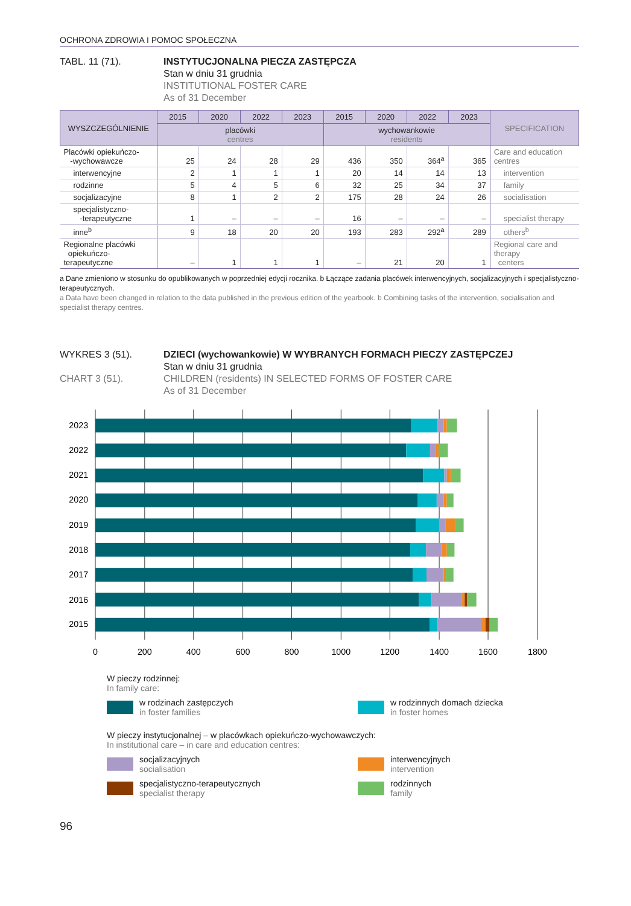OCHRONA ZDROWIA I POMOC SPOŁECZNA
TABL. 11 (71). INSTYTUCJONALNA PIECZA ZASTĘPCZA
Stan w dniu 31 grudnia
INSTITUTIONAL FOSTER CARE
As of 31 December
| WYSZCZEGÓLNIENIE | 2015 | 2020 | 2022 | 2023 | 2015 | 2020 | 2022 | 2023 | SPECIFICATION |
| --- | --- | --- | --- | --- | --- | --- | --- | --- | --- |
| | placówki centres | | | | wychowankowie residents | | | | |
| Placówki opiekuńczo- -wychowawcze | 25 | 24 | 28 | 29 | 436 | 350 | 364<sup>a</sup> | 365 | Care and education centres |
| interwencyjne | 2 | 1 | 1 | 1 | 20 | 14 | 14 | 13 | intervention |
| rodzinne | 5 | 4 | 5 | 6 | 32 | 25 | 34 | 37 | family |
| socjalizacyjne | 8 | 1 | 2 | 2 | 175 | 28 | 24 | 26 | socialisation |
| specjalistyczno- -terapeutyczne | 1 | – | – | – | 16 | – | – | – | specialist therapy |
| inne<sup>b</sup> | 9 | 18 | 20 | 20 | 193 | 283 | 292<sup>a</sup> | 289 | others<sup>b</sup> |
| Regionalne placówki opiekuńczo-terapeutyczne | – | 1 | 1 | 1 | – | 21 | 20 | 1 | Regional care and therapy centers |
a Dane zmieniono w stosunku do opublikowanych w poprzedniej edycji rocznika. b Łączące zadania placówek interwencyjnych, socjalizacyjnych i specjalistyczno-terapeutycznych.
a Data have been changed in relation to the data published in the previous edition of the yearbook. b Combining tasks of the intervention, socialisation and specialist therapy centres.
WYKRES 3 (51).
CHART 3 (51).
DZIECI (wychowankowie) W WYBRANYCH FORMACH PIECZY ZASTĘPCZEJ
Stan w dniu 31 grudnia
CHILDREN (residents) IN SELECTED FORMS OF FOSTER CARE
As of 31 December
2023
2022
2021
2020
2019
2018
2017
2016
2015
0
200
400
600
800
1000
1200
1400
1600
1800
W pieczy rodzinnej:
In family care:
w rodzinach zastępczych
in foster families
w rodzinnych domach dziecka
in foster homes
W pieczy instytucjonalnej – w placówkach opiekuńczo-wychowawczych:
In institutional care – in care and education centres:
socjalizacyjnych
socialisation
interwencyjnych
intervention
specjalistyczno-terapeutycznych
specialist therapy
rodzinnych
family
96